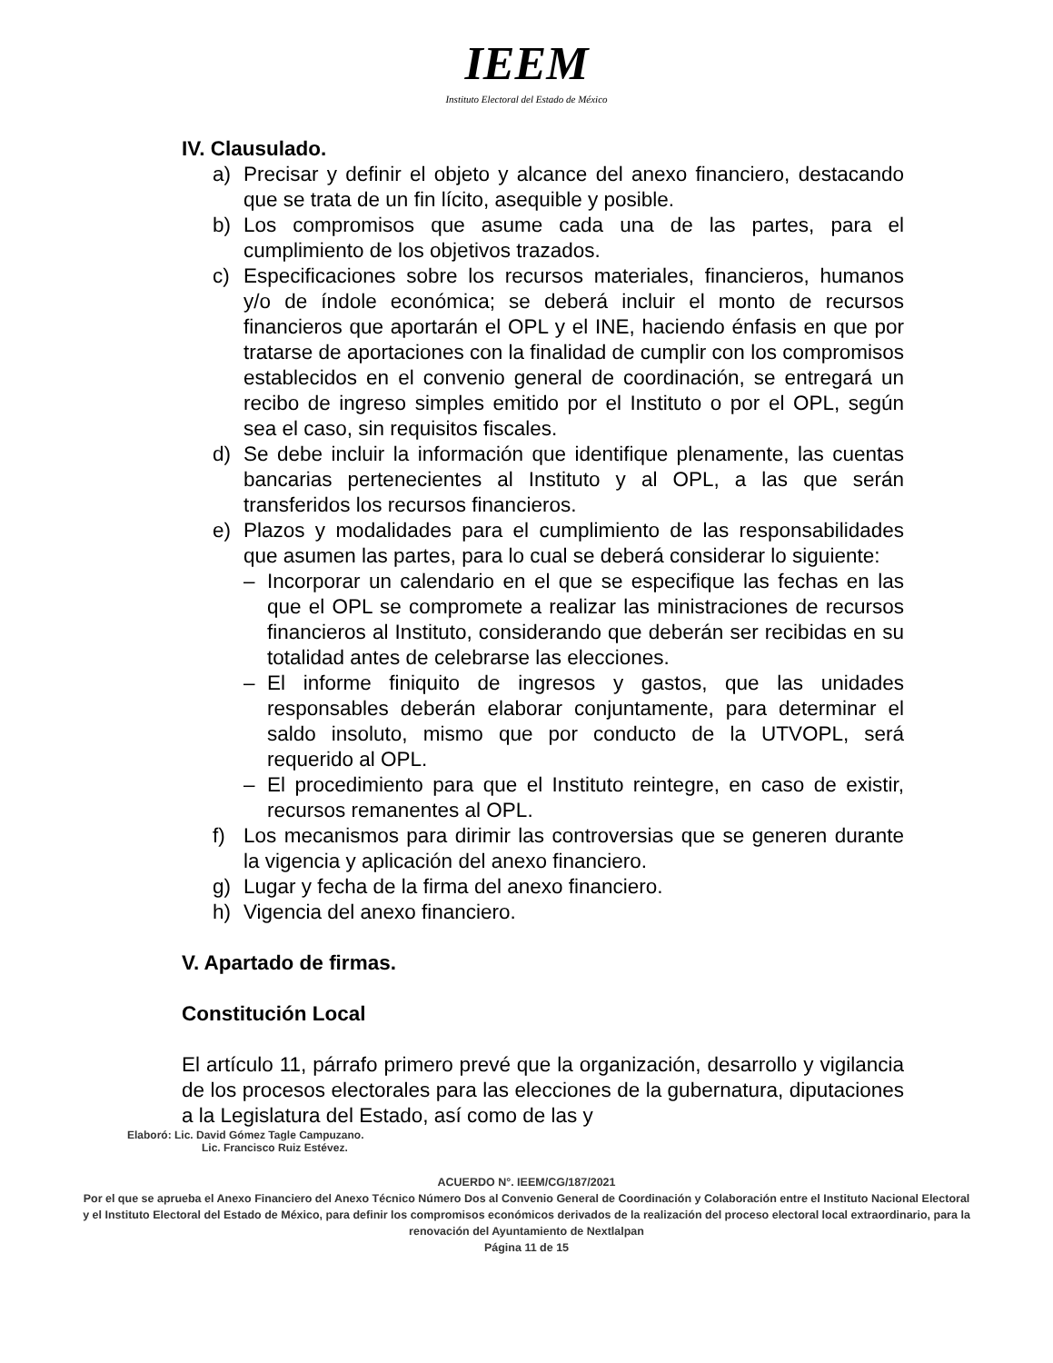IEEM
Instituto Electoral del Estado de México
IV. Clausulado.
a) Precisar y definir el objeto y alcance del anexo financiero, destacando que se trata de un fin lícito, asequible y posible.
b) Los compromisos que asume cada una de las partes, para el cumplimiento de los objetivos trazados.
c) Especificaciones sobre los recursos materiales, financieros, humanos y/o de índole económica; se deberá incluir el monto de recursos financieros que aportarán el OPL y el INE, haciendo énfasis en que por tratarse de aportaciones con la finalidad de cumplir con los compromisos establecidos en el convenio general de coordinación, se entregará un recibo de ingreso simples emitido por el Instituto o por el OPL, según sea el caso, sin requisitos fiscales.
d) Se debe incluir la información que identifique plenamente, las cuentas bancarias pertenecientes al Instituto y al OPL, a las que serán transferidos los recursos financieros.
e) Plazos y modalidades para el cumplimiento de las responsabilidades que asumen las partes, para lo cual se deberá considerar lo siguiente:
– Incorporar un calendario en el que se especifique las fechas en las que el OPL se compromete a realizar las ministraciones de recursos financieros al Instituto, considerando que deberán ser recibidas en su totalidad antes de celebrarse las elecciones.
– El informe finiquito de ingresos y gastos, que las unidades responsables deberán elaborar conjuntamente, para determinar el saldo insoluto, mismo que por conducto de la UTVOPL, será requerido al OPL.
– El procedimiento para que el Instituto reintegre, en caso de existir, recursos remanentes al OPL.
f) Los mecanismos para dirimir las controversias que se generen durante la vigencia y aplicación del anexo financiero.
g) Lugar y fecha de la firma del anexo financiero.
h) Vigencia del anexo financiero.
V. Apartado de firmas.
Constitución Local
El artículo 11, párrafo primero prevé que la organización, desarrollo y vigilancia de los procesos electorales para las elecciones de la gubernatura, diputaciones a la Legislatura del Estado, así como de las y
Elaboró: Lic. David Gómez Tagle Campuzano.
Lic. Francisco Ruiz Estévez.
ACUERDO N°. IEEM/CG/187/2021
Por el que se aprueba el Anexo Financiero del Anexo Técnico Número Dos al Convenio General de Coordinación y Colaboración entre el Instituto Nacional Electoral y el Instituto Electoral del Estado de México, para definir los compromisos económicos derivados de la realización del proceso electoral local extraordinario, para la renovación del Ayuntamiento de Nextlalpan
Página 11 de 15